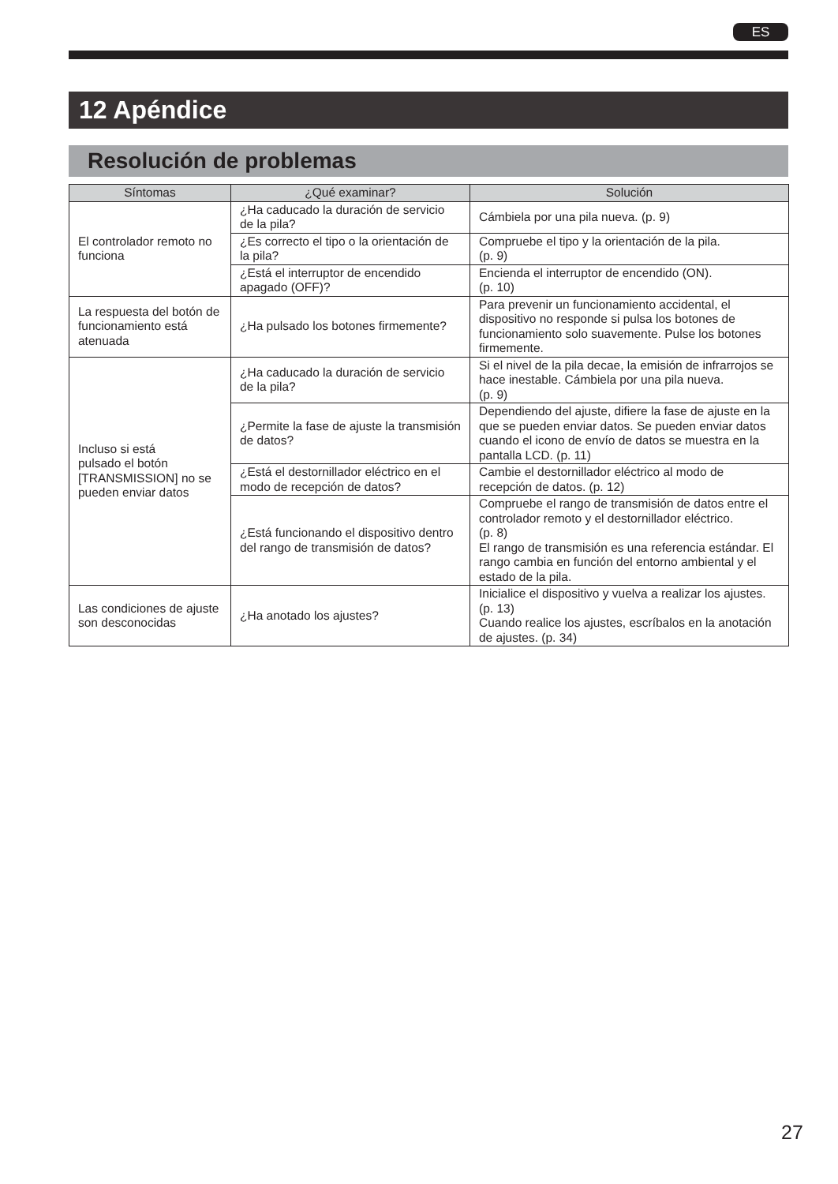ES
12 Apéndice
Resolución de problemas
| Síntomas | ¿Qué examinar? | Solución |
| --- | --- | --- |
| El controlador remoto no funciona | ¿Ha caducado la duración de servicio de la pila? | Cámbiela por una pila nueva. (p. 9) |
| | ¿Es correcto el tipo o la orientación de la pila? | Compruebe el tipo y la orientación de la pila. (p. 9) |
| | ¿Está el interruptor de encendido apagado (OFF)? | Encienda el interruptor de encendido (ON). (p. 10) |
| La respuesta del botón de funcionamiento está atenuada | ¿Ha pulsado los botones firmemente? | Para prevenir un funcionamiento accidental, el dispositivo no responde si pulsa los botones de funcionamiento solo suavemente. Pulse los botones firmemente. |
| Incluso si está pulsado el botón [TRANSMISSION] no se pueden enviar datos | ¿Ha caducado la duración de servicio de la pila? | Si el nivel de la pila decae, la emisión de infrarrojos se hace inestable. Cámbiela por una pila nueva. (p. 9) |
| | ¿Permite la fase de ajuste la transmisión de datos? | Dependiendo del ajuste, difiere la fase de ajuste en la que se pueden enviar datos. Se pueden enviar datos cuando el icono de envío de datos se muestra en la pantalla LCD. (p. 11) |
| | ¿Está el destornillador eléctrico en el modo de recepción de datos? | Cambie el destornillador eléctrico al modo de recepción de datos. (p. 12) |
| | ¿Está funcionando el dispositivo dentro del rango de transmisión de datos? | Compruebe el rango de transmisión de datos entre el controlador remoto y el destornillador eléctrico. (p. 8) El rango de transmisión es una referencia estándar. El rango cambia en función del entorno ambiental y el estado de la pila. |
| Las condiciones de ajuste son desconocidas | ¿Ha anotado los ajustes? | Inicialice el dispositivo y vuelva a realizar los ajustes. (p. 13) Cuando realice los ajustes, escríbalos en la anotación de ajustes. (p. 34) |
27